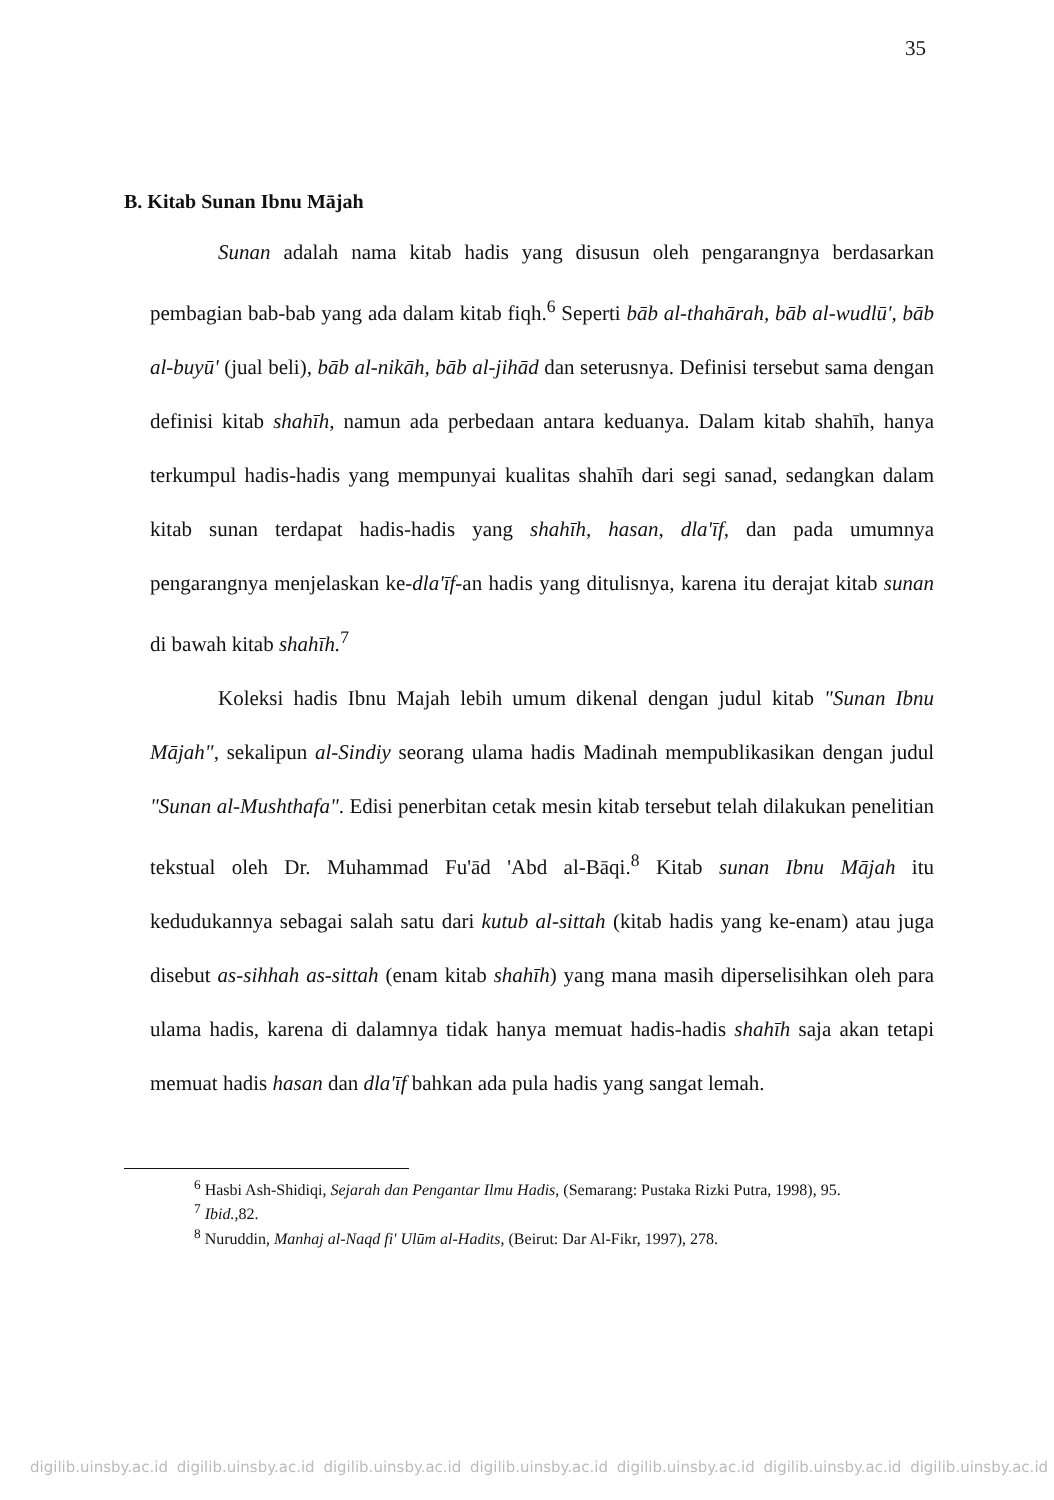35
B. Kitab Sunan Ibnu Mājah
Sunan adalah nama kitab hadis yang disusun oleh pengarangnya berdasarkan pembagian bab-bab yang ada dalam kitab fiqh.<sup>6</sup> Seperti bāb al-thahārah, bāb al-wudlū', bāb al-buyū' (jual beli), bāb al-nikāh, bāb al-jihād dan seterusnya. Definisi tersebut sama dengan definisi kitab shahīh, namun ada perbedaan antara keduanya. Dalam kitab shahīh, hanya terkumpul hadis-hadis yang mempunyai kualitas shahīh dari segi sanad, sedangkan dalam kitab sunan terdapat hadis-hadis yang shahīh, hasan, dla'īf, dan pada umumnya pengarangnya menjelaskan ke-dla'īf-an hadis yang ditulisnya, karena itu derajat kitab sunan di bawah kitab shahīh.<sup>7</sup>
Koleksi hadis Ibnu Majah lebih umum dikenal dengan judul kitab "Sunan Ibnu Mājah", sekalipun al-Sindiy seorang ulama hadis Madinah mempublikasikan dengan judul "Sunan al-Mushthafa". Edisi penerbitan cetak mesin kitab tersebut telah dilakukan penelitian tekstual oleh Dr. Muhammad Fu'ād 'Abd al-Bāqi.<sup>8</sup> Kitab sunan Ibnu Mājah itu kedudukannya sebagai salah satu dari kutub al-sittah (kitab hadis yang ke-enam) atau juga disebut as-sihhah as-sittah (enam kitab shahīh) yang mana masih diperselisihkan oleh para ulama hadis, karena di dalamnya tidak hanya memuat hadis-hadis shahīh saja akan tetapi memuat hadis hasan dan dla'īf bahkan ada pula hadis yang sangat lemah.
<sup>6</sup> Hasbi Ash-Shidiqi, Sejarah dan Pengantar Ilmu Hadis, (Semarang: Pustaka Rizki Putra, 1998), 95.
<sup>7</sup> Ibid.,82.
<sup>8</sup> Nuruddin, Manhaj al-Naqd fi' Ulūm al-Hadits, (Beirut: Dar Al-Fikr, 1997), 278.
digilib.uinsby.ac.id digilib.uinsby.ac.id digilib.uinsby.ac.id digilib.uinsby.ac.id digilib.uinsby.ac.id digilib.uinsby.ac.id digilib.uinsby.ac.id